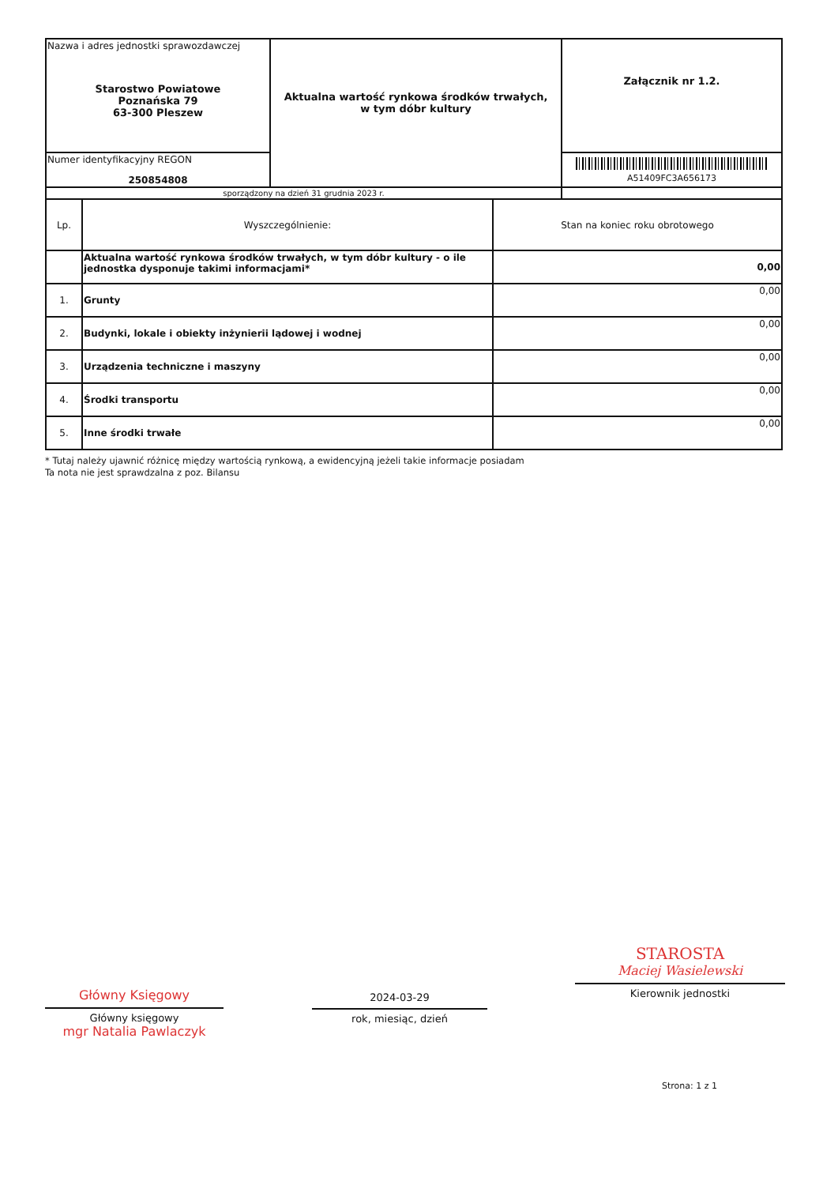| Nazwa i adres jednostki sprawozdawczej Starostwo Powiatowe Poznańska 79 63-300 Pleszew | Aktualna wartość rynkowa środków trwałych, w tym dóbr kultury | Załącznik nr 1.2. |
| Numer identyfikacyjny REGON 250854808 | | A51409FC3A656173 |
| sporządzony na dzień 31 grudnia 2023 r. | | |
| Lp. | Wyszczególnienie: | Stan na koniec roku obrotowego |
| --- | --- | --- |
| | Aktualna wartość rynkowa środków trwałych, w tym dóbr kultury - o ile jednostka dysponuje takimi informacjami* | 0,00 |
| 1. | Grunty | 0,00 |
| 2. | Budynki, lokale i obiekty inżynierii lądowej i wodnej | 0,00 |
| 3. | Urządzenia techniczne i maszyny | 0,00 |
| 4. | Środki transportu | 0,00 |
| 5. | Inne środki trwałe | 0,00 |
* Tutaj należy ujawnić różnicę między wartością rynkową, a ewidencyjną jeżeli takie informacje posiadam
Ta nota nie jest sprawdzalna z poz. Bilansu
Główny Księgowy
Główny księgowy
mgr Natalia Pawlaczyk
2024-03-29
rok, miesiąc, dzień
STAROSTA
Maciej Wasielewski
Kierownik jednostki
Strona: 1 z 1